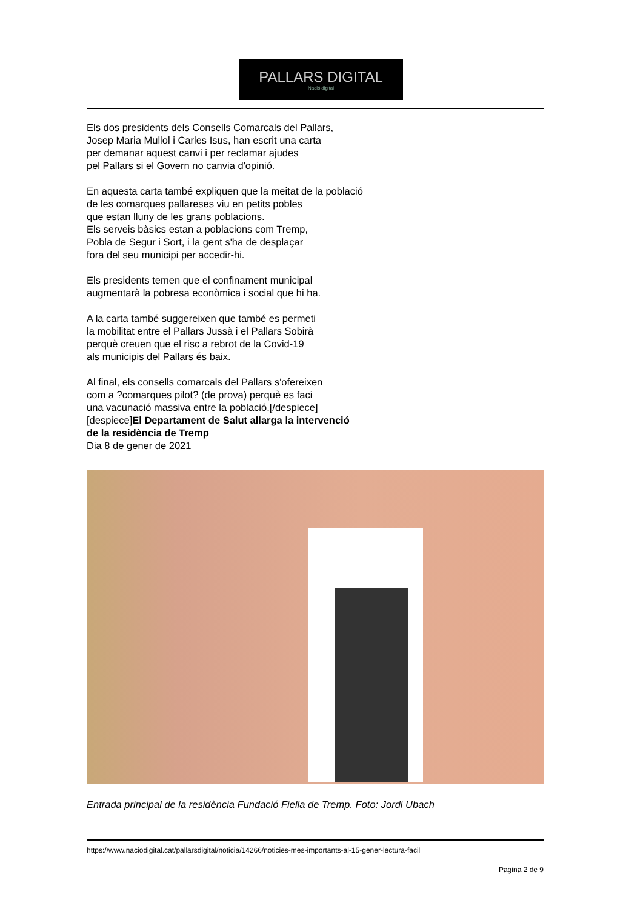PALLARS DIGITAL
Nacióidigital
Els dos presidents dels Consells Comarcals del Pallars,
Josep Maria Mullol i Carles Isus, han escrit una carta
per demanar aquest canvi i per reclamar ajudes
pel Pallars si el Govern no canvia d'opinió.
En aquesta carta també expliquen que la meitat de la població
de les comarques pallareses viu en petits pobles
que estan lluny de les grans poblacions.
Els serveis bàsics estan a poblacions com Tremp,
Pobla de Segur i Sort, i la gent s'ha de desplaçar
fora del seu municipi per accedir-hi.
Els presidents temen que el confinament municipal
augmentarà la pobresa econòmica i social que hi ha.
A la carta també suggereixen que també es permeti
la mobilitat entre el Pallars Jussà i el Pallars Sobirà
perquè creuen que el risc a rebrot de la Covid-19
als municipis del Pallars és baix.
Al final, els consells comarcals del Pallars s'ofereixen
com a ?comarques pilot? (de prova) perquè es faci
una vacunació massiva entre la població.[/despiece]
[despiece]El Departament de Salut allarga la intervenció
de la residència de Tremp
Dia 8 de gener de 2021
Entrada principal de la residència Fundació Fiella de Tremp. Foto: Jordi Ubach
https://www.naciodigital.cat/pallarsdigital/noticia/14266/noticies-mes-importants-al-15-gener-lectura-facil
Pagina 2 de 9